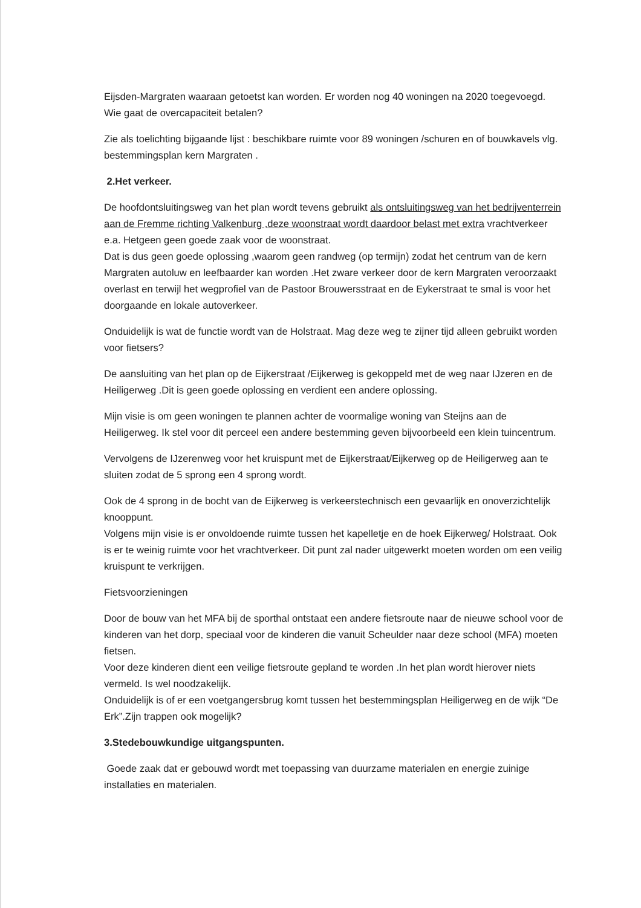Eijsden-Margraten waaraan getoetst kan worden. Er worden nog 40 woningen na 2020 toegevoegd. Wie gaat de overcapaciteit betalen?
Zie als toelichting bijgaande lijst : beschikbare ruimte voor 89 woningen /schuren en of bouwkavels vlg. bestemmingsplan kern Margraten .
2.Het verkeer.
De hoofdontsluitingsweg van het plan wordt tevens gebruikt als ontsluitingsweg van het bedrijventerrein aan de Fremme richting Valkenburg ,deze woonstraat wordt daardoor belast met extra vrachtverkeer e.a. Hetgeen geen goede zaak voor de woonstraat.
Dat is dus geen goede oplossing ,waarom geen randweg (op termijn) zodat het centrum van de kern Margraten autoluw en leefbaarder kan worden .Het zware verkeer door de kern Margraten veroorzaakt overlast en terwijl het wegprofiel van de Pastoor Brouwersstraat en de Eykerstraat te smal is voor het doorgaande en lokale autoverkeer.
Onduidelijk is wat de functie wordt van de Holstraat. Mag deze weg te zijner tijd alleen gebruikt worden voor fietsers?
De aansluiting van het plan op de Eijkerstraat /Eijkerweg is gekoppeld met de weg naar IJzeren en de Heiligerweg .Dit is geen goede oplossing en verdient een andere oplossing.
Mijn visie is om geen woningen te plannen achter de voormalige woning van Steijns aan de Heiligerweg. Ik stel voor dit perceel een andere bestemming geven bijvoorbeeld een klein tuincentrum.
Vervolgens de IJzerenweg voor het kruispunt met de Eijkerstraat/Eijkerweg op de Heiligerweg aan te sluiten zodat de 5 sprong een 4 sprong wordt.
Ook de 4 sprong in de bocht van de Eijkerweg is verkeerstechnisch een gevaarlijk en onoverzichtelijk knooppunt.
Volgens mijn visie is er onvoldoende ruimte tussen het kapelletje en de hoek Eijkerweg/ Holstraat. Ook is er te weinig ruimte voor het vrachtverkeer. Dit punt zal nader uitgewerkt moeten worden om een veilig kruispunt te verkrijgen.
Fietsvoorzieningen
Door de bouw van het MFA bij de sporthal ontstaat een andere fietsroute naar de nieuwe school voor de kinderen van het dorp, speciaal voor de kinderen die vanuit Scheulder naar deze school (MFA) moeten fietsen.
Voor deze kinderen dient een veilige fietsroute gepland te worden .In het plan wordt hierover niets vermeld. Is wel noodzakelijk.
Onduidelijk is of er een voetgangersbrug komt tussen het bestemmingsplan Heiligerweg en de wijk “De Erk”.Zijn trappen ook mogelijk?
3.Stedebouwkundige uitgangspunten.
Goede zaak dat er gebouwd wordt met toepassing van duurzame materialen en energie zuinige installaties en materialen.